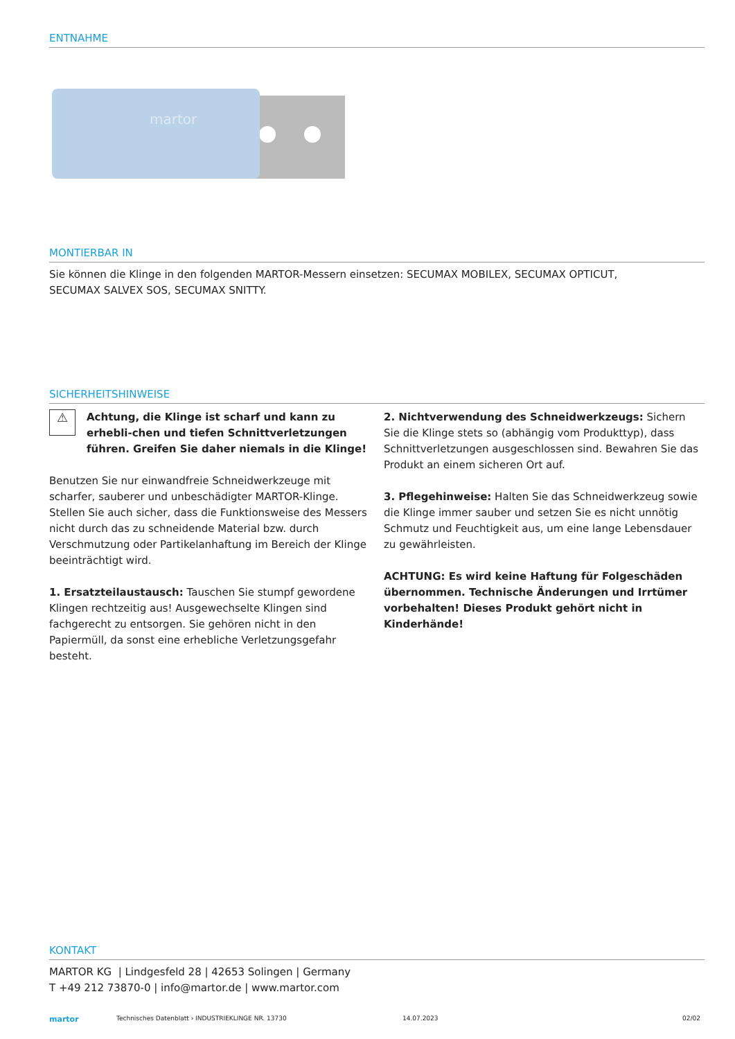ENTNAHME
martor
MONTIERBAR IN
Sie können die Klinge in den folgenden MARTOR-Messern einsetzen: SECUMAX MOBILEX, SECUMAX OPTICUT,
SECUMAX SALVEX SOS, SECUMAX SNITTY.
SICHERHEITSHINWEISE
⚠
Achtung, die Klinge ist scharf und kann zu erhebli-chen und tiefen Schnittverletzungen führen. Greifen Sie daher niemals in die Klinge!
Benutzen Sie nur einwandfreie Schneidwerkzeuge mit scharfer, sauberer und unbeschädigter MARTOR-Klinge. Stellen Sie auch sicher, dass die Funktionsweise des Messers nicht durch das zu schneidende Material bzw. durch Verschmutzung oder Partikelanhaftung im Bereich der Klinge beeinträchtigt wird.
1. Ersatzteilaustausch: Tauschen Sie stumpf gewordene Klingen rechtzeitig aus! Ausgewechselte Klingen sind fachgerecht zu entsorgen. Sie gehören nicht in den Papiermüll, da sonst eine erhebliche Verletzungsgefahr besteht.
2. Nichtverwendung des Schneidwerkzeugs: Sichern Sie die Klinge stets so (abhängig vom Produkttyp), dass Schnittverletzungen ausgeschlossen sind. Bewahren Sie das Produkt an einem sicheren Ort auf.
3. Pflegehinweise: Halten Sie das Schneidwerkzeug sowie die Klinge immer sauber und setzen Sie es nicht unnötig Schmutz und Feuchtigkeit aus, um eine lange Lebensdauer zu gewährleisten.
ACHTUNG: Es wird keine Haftung für Folgeschäden übernommen. Technische Änderungen und Irrtümer vorbehalten! Dieses Produkt gehört nicht in Kinderhände!
KONTAKT
MARTOR KG | Lindgesfeld 28 | 42653 Solingen | Germany
T +49 212 73870-0 | info@martor.de | www.martor.com
martor Technisches Datenblatt › INDUSTRIEKLINGE NR. 13730 14.07.2023 02/02